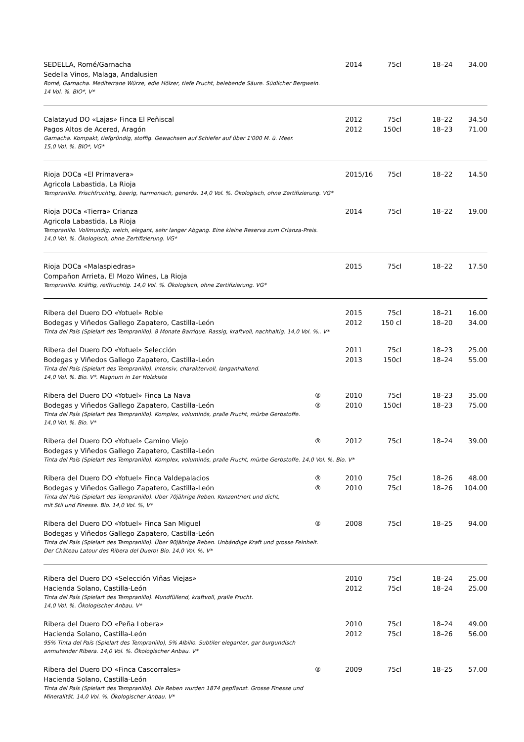| SEDELLA, Romé/Garnacha | | 2014 | 75cl | 18–24 | 34.00 |
| Sedella Vinos, Malaga, Andalusien | | | | | |
| Romé, Garnacha. Mediterrane Würze, edle Hölzer, tiefe Frucht, belebende Säure. Südlicher Bergwein. 14 Vol. %. BIO*, V* | | | | | |
| Calatayud DO «Lajas» Finca El Peñiscal | | 2012 | 75cl | 18–22 | 34.50 |
| Pagos Altos de Acered, Aragón | | 2012 | 150cl | 18–23 | 71.00 |
| Garnacha. Kompakt, tiefgründig, stoffig. Gewachsen auf Schiefer auf über 1'000 M. ü. Meer. 15,0 Vol. %. BIO*, VG* | | | | | |
| Rioja DOCa «El Primavera» | | 2015/16 | 75cl | 18–22 | 14.50 |
| Agricola Labastida, La Rioja | | | | | |
| Tempranillo. Frischfruchtig, beerig, harmonisch, generös. 14,0 Vol. %. Ökologisch, ohne Zertifizierung. VG* | | | | | |
| Rioja DOCa «Tierra» Crianza | | 2014 | 75cl | 18–22 | 19.00 |
| Agricola Labastida, La Rioja | | | | | |
| Tempranillo. Vollmundig, weich, elegant, sehr langer Abgang. Eine kleine Reserva zum Crianza-Preis. 14,0 Vol. %. Ökologisch, ohne Zertifizierung. VG* | | | | | |
| Rioja DOCa «Malaspiedras» | | 2015 | 75cl | 18–22 | 17.50 |
| Compañon Arrieta, El Mozo Wines, La Rioja | | | | | |
| Tempranillo. Kräftig, reiffruchtig. 14,0 Vol. %. Ökologisch, ohne Zertifizierung. VG* | | | | | |
| Ribera del Duero DO «Yotuel» Roble | | 2015 | 75cl | 18–21 | 16.00 |
| Bodegas y Viñedos Gallego Zapatero, Castilla-León | | 2012 | 150 cl | 18–20 | 34.00 |
| Tinta del País (Spielart des Tempranillo). 8 Monate Barrique. Rassig, kraftvoll, nachhaltig. 14,0 Vol. %.. V* | | | | | |
| Ribera del Duero DO «Yotuel» Selección | | 2011 | 75cl | 18–23 | 25.00 |
| Bodegas y Viñedos Gallego Zapatero, Castilla-León | | 2013 | 150cl | 18–24 | 55.00 |
| Tinta del País (Spielart des Tempranillo). Intensiv, charaktervoll, langanhaltend. 14,0 Vol. %. Bio. V*. Magnum in 1er Holzkiste | | | | | |
| Ribera del Duero DO «Yotuel» Finca La Nava | ® | 2010 | 75cl | 18–23 | 35.00 |
| Bodegas y Viñedos Gallego Zapatero, Castilla-León | ® | 2010 | 150cl | 18–23 | 75.00 |
| Tinta del País (Spielart des Tempranillo). Komplex, voluminös, pralle Frucht, mürbe Gerbstoffe. 14,0 Vol. %. Bio. V* | | | | | |
| Ribera del Duero DO «Yotuel» Camino Viejo | ® | 2012 | 75cl | 18–24 | 39.00 |
| Bodegas y Viñedos Gallego Zapatero, Castilla-León | | | | | |
| Tinta del País (Spielart des Tempranillo). Komplex, voluminös, pralle Frucht, mürbe Gerbstoffe. 14,0 Vol. %. Bio. V* | | | | | |
| Ribera del Duero DO «Yotuel» Finca Valdepalacios | ® | 2010 | 75cl | 18–26 | 48.00 |
| Bodegas y Viñedos Gallego Zapatero, Castilla-León | ® | 2010 | 75cl | 18–26 | 104.00 |
| Tinta del País (Spielart des Tempranillo). Über 70jährige Reben. Konzentriert und dicht, mit Stil und Finesse. Bio. 14,0 Vol. %, V* | | | | | |
| Ribera del Duero DO «Yotuel» Finca San Miguel | ® | 2008 | 75cl | 18–25 | 94.00 |
| Bodegas y Viñedos Gallego Zapatero, Castilla-León | | | | | |
| Tinta del País (Spielart des Tempranillo). Über 90jährige Reben. Unbändige Kraft und grosse Feinheit. Der Château Latour des Ribera del Duero! Bio. 14,0 Vol. %, V* | | | | | |
| Ribera del Duero DO «Selección Viñas Viejas» | | 2010 | 75cl | 18–24 | 25.00 |
| Hacienda Solano, Castilla-León | | 2012 | 75cl | 18–24 | 25.00 |
| Tinta del País (Spielart des Tempranillo). Mundfüllend, kraftvoll, pralle Frucht. 14,0 Vol. %. Ökologischer Anbau. V* | | | | | |
| Ribera del Duero DO «Peña Lobera» | | 2010 | 75cl | 18–24 | 49.00 |
| Hacienda Solano, Castilla-León | | 2012 | 75cl | 18–26 | 56.00 |
| 95% Tinta del País (Spielart des Tempranillo), 5% Albillo. Subtiler eleganter, gar burgundisch anmutender Ribera. 14,0 Vol. %. Ökologischer Anbau. V* | | | | | |
| Ribera del Duero DO «Finca Cascorrales» | ® | 2009 | 75cl | 18–25 | 57.00 |
| Hacienda Solano, Castilla-León | | | | | |
| Tinta del País (Spielart des Tempranillo). Die Reben wurden 1874 gepflanzt. Grosse Finesse und Mineralität. 14,0 Vol. %. Ökologischer Anbau. V* | | | | | |